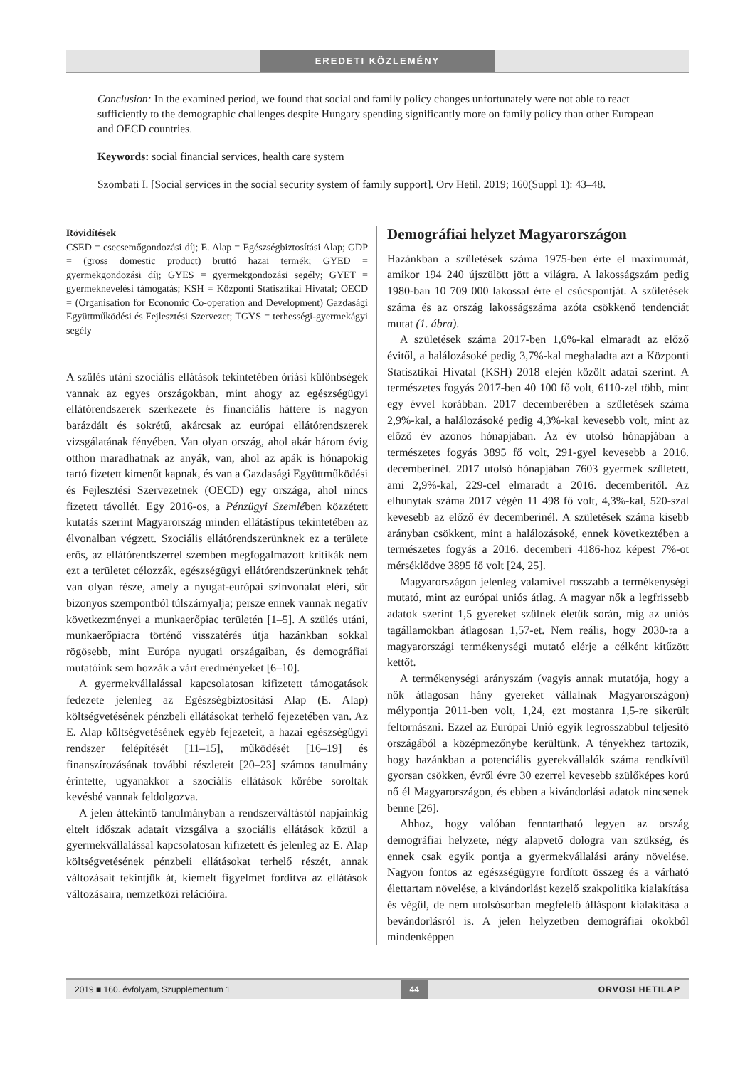EREDETI KÖZLEMÉNY
Conclusion: In the examined period, we found that social and family policy changes unfortunately were not able to react sufficiently to the demographic challenges despite Hungary spending significantly more on family policy than other European and OECD countries.
Keywords: social financial services, health care system
Szombati I. [Social services in the social security system of family support]. Orv Hetil. 2019; 160(Suppl 1): 43–48.
Rövidítések
CSED = csecsemőgondozási díj; E. Alap = Egészségbiztosítási Alap; GDP = (gross domestic product) bruttó hazai termék; GYED = gyermekgondozási díj; GYES = gyermekgondozási segély; GYET = gyermeknevelési támogatás; KSH = Központi Statisztikai Hivatal; OECD = (Organisation for Economic Co-operation and Development) Gazdasági Együttműködési és Fejlesztési Szervezet; TGYS = terhességi-gyermekágyi segély
A szülés utáni szociális ellátások tekintetében óriási különbségek vannak az egyes országokban, mint ahogy az egészségügyi ellátórendszerek szerkezete és financiális háttere is nagyon barázdált és sokrétű, akárcsak az európai ellátórendszerek vizsgálatának fényében. Van olyan ország, ahol akár három évig otthon maradhatnak az anyák, van, ahol az apák is hónapokig tartó fizetett kimenőt kapnak, és van a Gazdasági Együttműködési és Fejlesztési Szervezetnek (OECD) egy országa, ahol nincs fizetett távollét. Egy 2016-os, a Pénzügyi Szemlében közzétett kutatás szerint Magyarország minden ellátástípus tekintetében az élvonalban végzett. Szociális ellátórendszerünknek ez a területe erős, az ellátórendszerrel szemben megfogalmazott kritikák nem ezt a területet célozzák, egészségügyi ellátórendszerünknek tehát van olyan része, amely a nyugat-európai színvonalat eléri, sőt bizonyos szempontból túlszárnyalja; persze ennek vannak negatív következményei a munkaerőpiac területén [1–5]. A szülés utáni, munkaerőpiacra történő visszatérés útja hazánkban sokkal rögösebb, mint Európa nyugati országaiban, és demográfiai mutatóink sem hozzák a várt eredményeket [6–10].
A gyermekvállalással kapcsolatosan kifizetett támogatások fedezete jelenleg az Egészségbiztosítási Alap (E. Alap) költségvetésének pénzbeli ellátásokat terhelő fejezetében van. Az E. Alap költségvetésének egyéb fejezeteit, a hazai egészségügyi rendszer felépítését [11–15], működését [16–19] és finanszírozásának további részleteit [20–23] számos tanulmány érintette, ugyanakkor a szociális ellátások körébe soroltak kevésbé vannak feldolgozva.
A jelen áttekintő tanulmányban a rendszerváltástól napjainkig eltelt időszak adatait vizsgálva a szociális ellátások közül a gyermekvállalással kapcsolatosan kifizetett és jelenleg az E. Alap költségvetésének pénzbeli ellátásokat terhelő részét, annak változásait tekintjük át, kiemelt figyelmet fordítva az ellátások változásaira, nemzetközi relációira.
Demográfiai helyzet Magyarországon
Hazánkban a születések száma 1975-ben érte el maximumát, amikor 194 240 újszülött jött a világra. A lakosságszám pedig 1980-ban 10 709 000 lakossal érte el csúcspontját. A születések száma és az ország lakosságszáma azóta csökkenő tendenciát mutat (1. ábra).
A születések száma 2017-ben 1,6%-kal elmaradt az előző évitől, a halálozásoké pedig 3,7%-kal meghaladta azt a Központi Statisztikai Hivatal (KSH) 2018 elején közölt adatai szerint. A természetes fogyás 2017-ben 40 100 fő volt, 6110-zel több, mint egy évvel korábban. 2017 decemberében a születések száma 2,9%-kal, a halálozásoké pedig 4,3%-kal kevesebb volt, mint az előző év azonos hónapjában. Az év utolsó hónapjában a természetes fogyás 3895 fő volt, 291-gyel kevesebb a 2016. decemberinél. 2017 utolsó hónapjában 7603 gyermek született, ami 2,9%-kal, 229-cel elmaradt a 2016. decemberitől. Az elhunytak száma 2017 végén 11 498 fő volt, 4,3%-kal, 520-szal kevesebb az előző év decemberinél. A születések száma kisebb arányban csökkent, mint a halálozásoké, ennek következtében a természetes fogyás a 2016. decemberi 4186-hoz képest 7%-ot mérséklődve 3895 fő volt [24, 25].
Magyarországon jelenleg valamivel rosszabb a termékenységi mutató, mint az európai uniós átlag. A magyar nők a legfrissebb adatok szerint 1,5 gyereket szülnek életük során, míg az uniós tagállamokban átlagosan 1,57-et. Nem reális, hogy 2030-ra a magyarországi termékenységi mutató elérje a célként kitűzött kettőt.
A termékenységi arányszám (vagyis annak mutatója, hogy a nők átlagosan hány gyereket vállalnak Magyarországon) mélypontja 2011-ben volt, 1,24, ezt mostanra 1,5-re sikerült feltornászni. Ezzel az Európai Unió egyik legrosszabbul teljesítő országából a középmezőnybe kerültünk. A tényekhez tartozik, hogy hazánkban a potenciális gyerekvállalók száma rendkívül gyorsan csökken, évről évre 30 ezerrel kevesebb szülőképes korú nő él Magyarországon, és ebben a kivándorlási adatok nincsenek benne [26].
Ahhoz, hogy valóban fenntartható legyen az ország demográfiai helyzete, négy alapvető dologra van szükség, és ennek csak egyik pontja a gyermekvállalási arány növelése. Nagyon fontos az egészségügyre fordított összeg és a várható élettartam növelése, a kivándorlást kezelő szakpolitika kialakítása és végül, de nem utolsósorban megfelelő álláspont kialakítása a bevándorlásról is. A jelen helyzetben demográfiai okokból mindenképpen
2019 ■ 160. évfolyam, Szupplementum 1 44 ORVOSI HETILAP